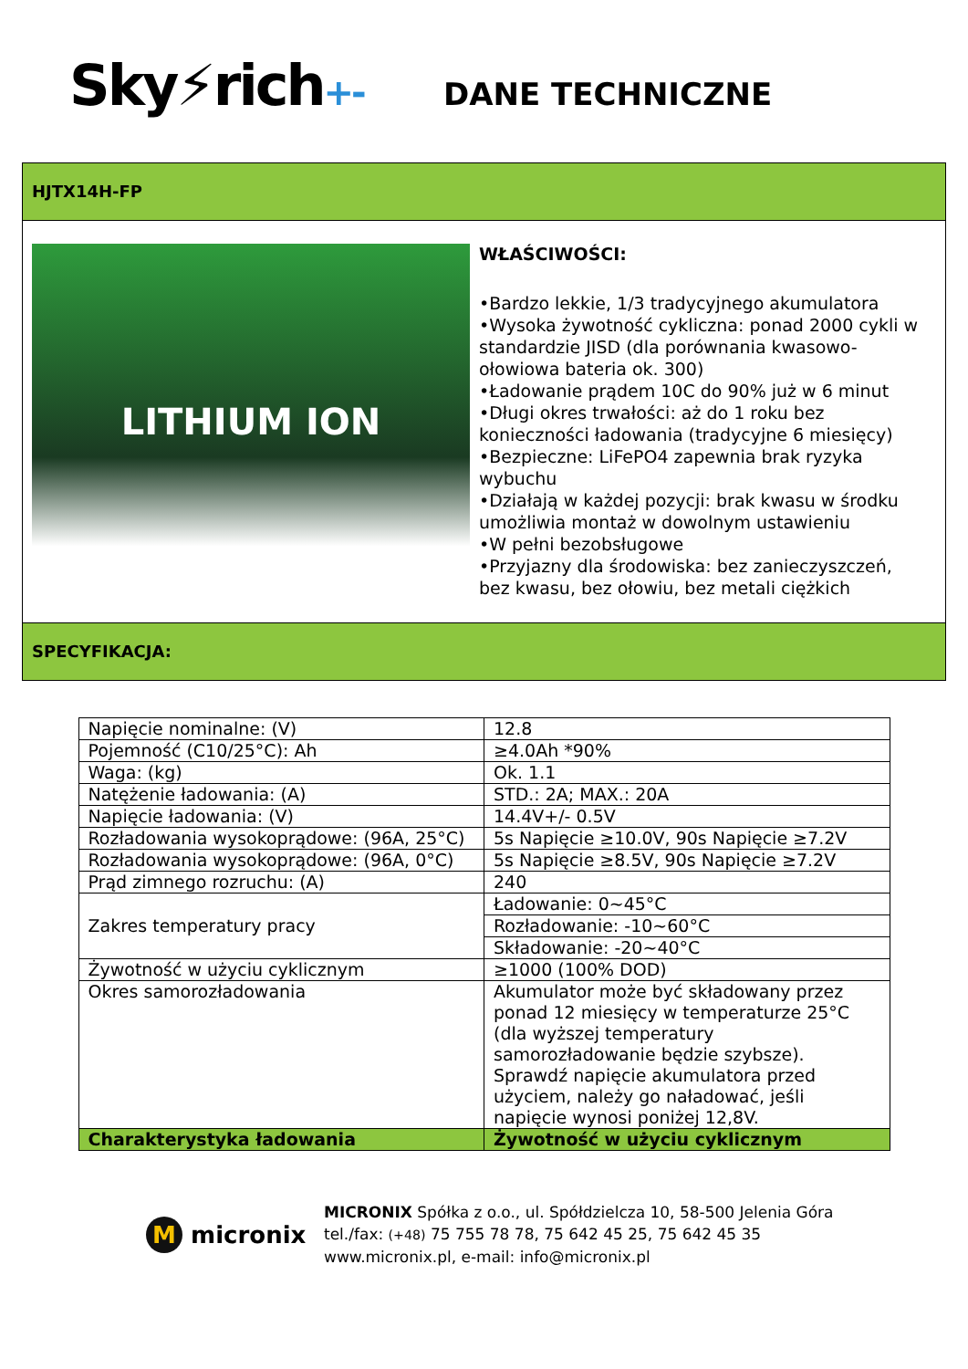Sky⚡rich+-
DANE TECHNICZNE
HJTX14H-FP
LITHIUM ION
WŁAŚCIWOŚCI:
•Bardzo lekkie, 1/3 tradycyjnego akumulatora
•Wysoka żywotność cykliczna: ponad 2000 cykli w standardzie JISD (dla porównania kwasowo-ołowiowa bateria ok. 300)
•Ładowanie prądem 10C do 90% już w 6 minut
•Długi okres trwałości: aż do 1 roku bez konieczności ładowania (tradycyjne 6 miesięcy)
•Bezpieczne: LiFePO4 zapewnia brak ryzyka wybuchu
•Działają w każdej pozycji: brak kwasu w środku umożliwia montaż w dowolnym ustawieniu
•W pełni bezobsługowe
•Przyjazny dla środowiska: bez zanieczyszczeń, bez kwasu, bez ołowiu, bez metali ciężkich
SPECYFIKACJA:
| Napięcie nominalne: (V) | 12.8 |
| Pojemność (C10/25°C): Ah | ≥4.0Ah *90% |
| Waga: (kg) | Ok. 1.1 |
| Natężenie ładowania: (A) | STD.: 2A; MAX.: 20A |
| Napięcie ładowania: (V) | 14.4V+/- 0.5V |
| Rozładowania wysokoprądowe: (96A, 25°C) | 5s Napięcie ≥10.0V, 90s Napięcie ≥7.2V |
| Rozładowania wysokoprądowe: (96A, 0°C) | 5s Napięcie ≥8.5V, 90s Napięcie ≥7.2V |
| Prąd zimnego rozruchu: (A) | 240 |
| Zakres temperatury pracy | Ładowanie: 0~45°C |
| | Rozładowanie: -10~60°C |
| | Składowanie: -20~40°C |
| Żywotność w użyciu cyklicznym | ≥1000 (100% DOD) |
| Okres samorozładowania | Akumulator może być składowany przez ponad 12 miesięcy w temperaturze 25°C (dla wyższej temperatury samorozładowanie będzie szybsze). Sprawdź napięcie akumulatora przed użyciem, należy go naładować, jeśli napięcie wynosi poniżej 12,8V. |
| Charakterystyka ładowania | Żywotność w użyciu cyklicznym |
M micronix
MICRONIX Spółka z o.o., ul. Spółdzielcza 10, 58-500 Jelenia Góra
tel./fax: (+48) 75 755 78 78, 75 642 45 25, 75 642 45 35
www.micronix.pl, e-mail: info@micronix.pl